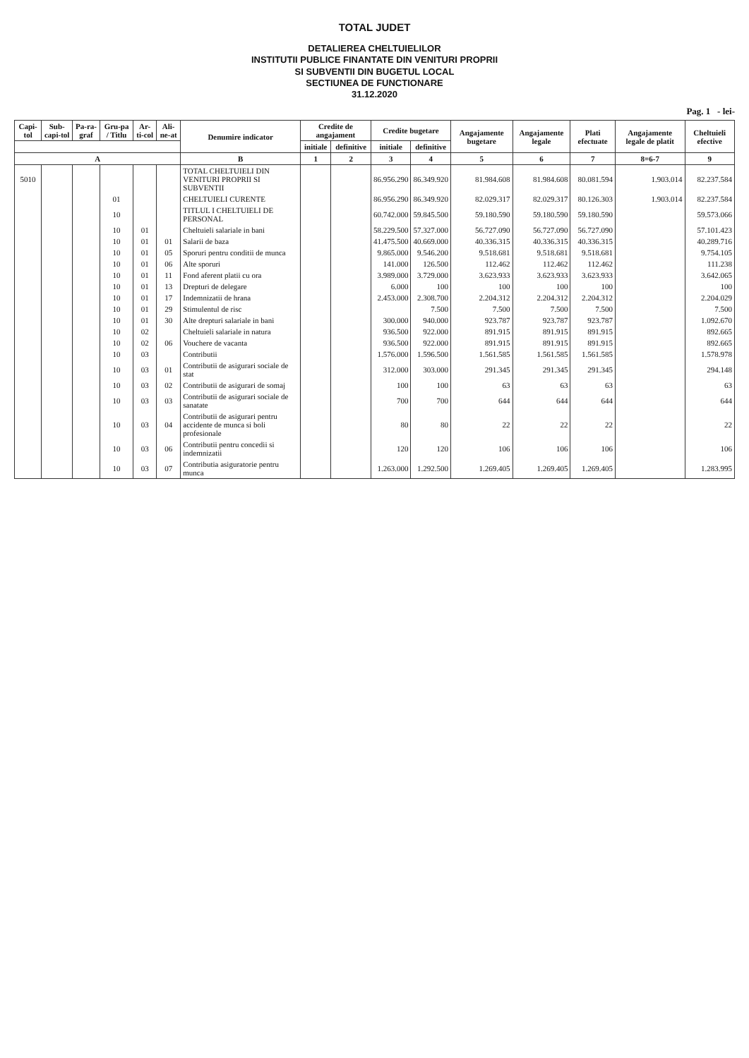TOTAL JUDET
DETALIEREA CHELTUIELILOR
INSTITUTII PUBLICE FINANTATE DIN VENITURI PROPRII
SI SUBVENTII DIN BUGETUL LOCAL
SECTIUNEA DE FUNCTIONARE
31.12.2020
Pag. 1 - lei-
| Capi-tol | Sub-capi-tol | Pa-ra-graf | Gru-pa / Titlu | Ar-ti-col | Ali-ne-at | Denumire indicator | Credite de angajament | | Credite bugetare | | Angajamente bugetare | Angajamente legale | Plati efectuate | Angajamente legale de platit | Cheltuieli efective |
| --- | --- | --- | --- | --- | --- | --- | --- | --- | --- | --- | --- | --- | --- | --- | --- |
| | | | | | | | initiale | definitive | initiale | definitive | | | | | |
| A | | | | | | B | 1 | 2 | 3 | 4 | 5 | 6 | 7 | 8=6-7 | 9 |
| 5010 | | | | | | TOTAL CHELTUIELI DIN VENITURI PROPRII SI SUBVENTII | | | 86.956.290 | 86.349.920 | 81.984.608 | 81.984.608 | 80.081.594 | 1.903.014 | 82.237.584 |
| | | | 01 | | | CHELTUIELI CURENTE | | | 86.956.290 | 86.349.920 | 82.029.317 | 82.029.317 | 80.126.303 | 1.903.014 | 82.237.584 |
| | | | 10 | | | TITLUL I CHELTUIELI DE PERSONAL | | | 60.742.000 | 59.845.500 | 59.180.590 | 59.180.590 | 59.180.590 | | 59.573.066 |
| | | | 10 | 01 | | Cheltuieli salariale in bani | | | 58.229.500 | 57.327.000 | 56.727.090 | 56.727.090 | 56.727.090 | | 57.101.423 |
| | | | 10 | 01 | 01 | Salarii de baza | | | 41.475.500 | 40.669.000 | 40.336.315 | 40.336.315 | 40.336.315 | | 40.289.716 |
| | | | 10 | 01 | 05 | Sporuri pentru conditii de munca | | | 9.865.000 | 9.546.200 | 9.518.681 | 9.518.681 | 9.518.681 | | 9.754.105 |
| | | | 10 | 01 | 06 | Alte sporuri | | | 141.000 | 126.500 | 112.462 | 112.462 | 112.462 | | 111.238 |
| | | | 10 | 01 | 11 | Fond aferent platii cu ora | | | 3.989.000 | 3.729.000 | 3.623.933 | 3.623.933 | 3.623.933 | | 3.642.065 |
| | | | 10 | 01 | 13 | Drepturi de delegare | | | 6.000 | 100 | 100 | 100 | 100 | | 100 |
| | | | 10 | 01 | 17 | Indemnizatii de hrana | | | 2.453.000 | 2.308.700 | 2.204.312 | 2.204.312 | 2.204.312 | | 2.204.029 |
| | | | 10 | 01 | 29 | Stimulentul de risc | | | | 7.500 | 7.500 | 7.500 | 7.500 | | 7.500 |
| | | | 10 | 01 | 30 | Alte drepturi salariale in bani | | | 300.000 | 940.000 | 923.787 | 923.787 | 923.787 | | 1.092.670 |
| | | | 10 | 02 | | Cheltuieli salariale in natura | | | 936.500 | 922.000 | 891.915 | 891.915 | 891.915 | | 892.665 |
| | | | 10 | 02 | 06 | Vouchere de vacanta | | | 936.500 | 922.000 | 891.915 | 891.915 | 891.915 | | 892.665 |
| | | | 10 | 03 | | Contributii | | | 1.576.000 | 1.596.500 | 1.561.585 | 1.561.585 | 1.561.585 | | 1.578.978 |
| | | | 10 | 03 | 01 | Contributii de asigurari sociale de stat | | | 312.000 | 303.000 | 291.345 | 291.345 | 291.345 | | 294.148 |
| | | | 10 | 03 | 02 | Contributii de asigurari de somaj | | | 100 | 100 | 63 | 63 | 63 | | 63 |
| | | | 10 | 03 | 03 | Contributii de asigurari sociale de sanatate | | | 700 | 700 | 644 | 644 | 644 | | 644 |
| | | | 10 | 03 | 04 | Contributii de asigurari pentru accidente de munca si boli profesionale | | | 80 | 80 | 22 | 22 | 22 | | 22 |
| | | | 10 | 03 | 06 | Contributii pentru concedii si indemnizatii | | | 120 | 120 | 106 | 106 | 106 | | 106 |
| | | | 10 | 03 | 07 | Contributia asiguratorie pentru munca | | | 1.263.000 | 1.292.500 | 1.269.405 | 1.269.405 | 1.269.405 | | 1.283.995 |